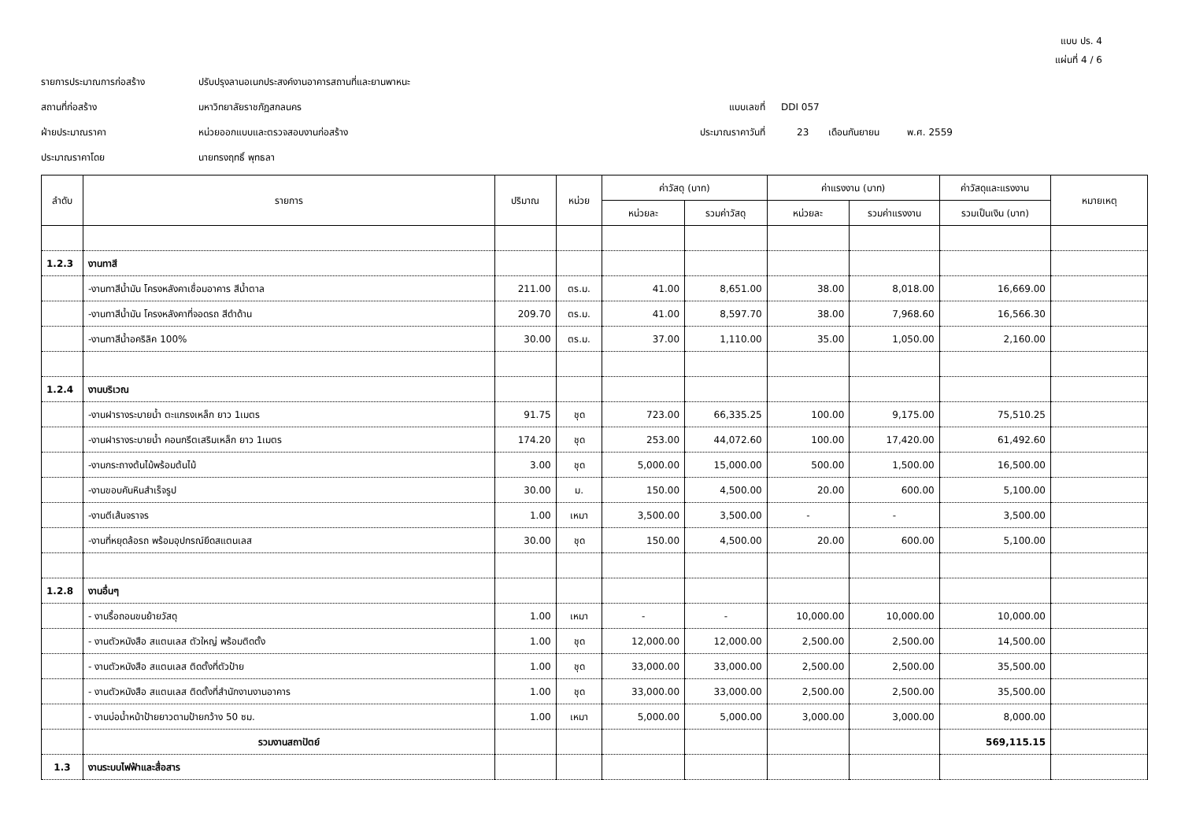แบบ ปร. 4
แผ่นที่ 4 / 6
รายการประมาณการก่อสร้าง
ปรับปรุงลานอเนกประสงค์งานอาคารสถานที่และยานพาหนะ
สถานที่ก่อสร้าง
มหาวิทยาลัยราชภัฏสกลนคร
แบบเลขที่
DDI 057
ฝ่ายประมาณราคา
หน่วยออกแบบและตรวจสอบงานก่อสร้าง
ประมาณราคาวันที่
23
เดือนกันยายน
พ.ศ. 2559
ประมาณราคาโดย
นายทรงฤทธิ์ พุทธลา
| ลำดับ | รายการ | ปริมาณ | หน่วย | ค่าวัสดุ (บาท) | | ค่าแรงงาน (บาท) | | ค่าวัสดุและแรงงาน | หมายเหตุ |
| --- | --- | --- | --- | --- | --- | --- | --- | --- | --- |
| | | | | หน่วยละ | รวมค่าวัสดุ | หน่วยละ | รวมค่าแรงงาน | รวมเป็นเงิน (บาท) | |
| 1.2.3 | งานทาสี | | | | | | | | |
| | -งานทาสีน้ำมัน โครงหลังคาเชื่อมอาคาร สีน้ำตาล | 211.00 | ตร.ม. | 41.00 | 8,651.00 | 38.00 | 8,018.00 | 16,669.00 | |
| | -งานทาสีน้ำมัน โครงหลังคาที่จอดรถ สีดำด้าน | 209.70 | ตร.ม. | 41.00 | 8,597.70 | 38.00 | 7,968.60 | 16,566.30 | |
| | -งานทาสีน้ำอคริลิค 100% | 30.00 | ตร.ม. | 37.00 | 1,110.00 | 35.00 | 1,050.00 | 2,160.00 | |
| 1.2.4 | งานบริเวณ | | | | | | | | |
| | -งานฝารางระบายน้ำ ตะแกรงเหล็ก ยาว 1เมตร | 91.75 | ชุด | 723.00 | 66,335.25 | 100.00 | 9,175.00 | 75,510.25 | |
| | -งานฝารางระบายน้ำ คอนกรีตเสริมเหล็ก ยาว 1เมตร | 174.20 | ชุด | 253.00 | 44,072.60 | 100.00 | 17,420.00 | 61,492.60 | |
| | -งานกระถางต้นไม้พร้อมต้นไม้ | 3.00 | ชุด | 5,000.00 | 15,000.00 | 500.00 | 1,500.00 | 16,500.00 | |
| | -งานขอบคันหินสำเร็จรูป | 30.00 | ม. | 150.00 | 4,500.00 | 20.00 | 600.00 | 5,100.00 | |
| | -งานตีเส้นจราจร | 1.00 | เหมา | 3,500.00 | 3,500.00 | - | - | 3,500.00 | |
| | -งานที่หยุดล้อรถ พร้อมอุปกรณ์ยึดสแตนเลส | 30.00 | ชุด | 150.00 | 4,500.00 | 20.00 | 600.00 | 5,100.00 | |
| 1.2.8 | งานอื่นๆ | | | | | | | | |
| | - งานรื้อถอนขนย้ายวัสดุ | 1.00 | เหมา | - | - | 10,000.00 | 10,000.00 | 10,000.00 | |
| | - งานตัวหนังสือ สแตนเลส ตัวใหญ่ พร้อมติดตั้ง | 1.00 | ชุด | 12,000.00 | 12,000.00 | 2,500.00 | 2,500.00 | 14,500.00 | |
| | - งานตัวหนังสือ สแตนเลส ติดตั้งที่ตัวป้าย | 1.00 | ชุด | 33,000.00 | 33,000.00 | 2,500.00 | 2,500.00 | 35,500.00 | |
| | - งานตัวหนังสือ สแตนเลส ติดตั้งที่สำนักงานงานอาคาร | 1.00 | ชุด | 33,000.00 | 33,000.00 | 2,500.00 | 2,500.00 | 35,500.00 | |
| | - งานบ่อน้ำหน้าป้ายยาวตามป้ายกว้าง 50 ซม. | 1.00 | เหมา | 5,000.00 | 5,000.00 | 3,000.00 | 3,000.00 | 8,000.00 | |
| | รวมงานสถาปัตย์ | | | | | | | 569,115.15 | |
| 1.3 | งานระบบไฟฟ้าและสื่อสาร | | | | | | | | |